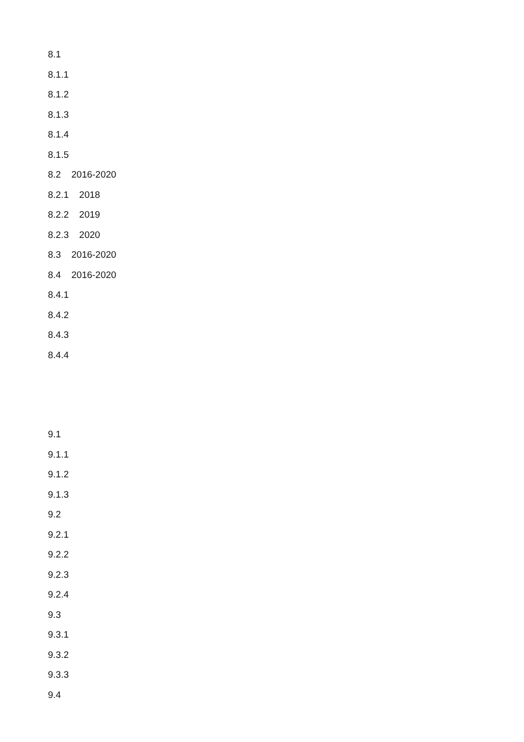8.1
8.1.1
8.1.2
8.1.3
8.1.4
8.1.5
8.2 2016-2020
8.2.1 2018
8.2.2 2019
8.2.3 2020
8.3 2016-2020
8.4 2016-2020
8.4.1
8.4.2
8.4.3
8.4.4
9.1
9.1.1
9.1.2
9.1.3
9.2
9.2.1
9.2.2
9.2.3
9.2.4
9.3
9.3.1
9.3.2
9.3.3
9.4